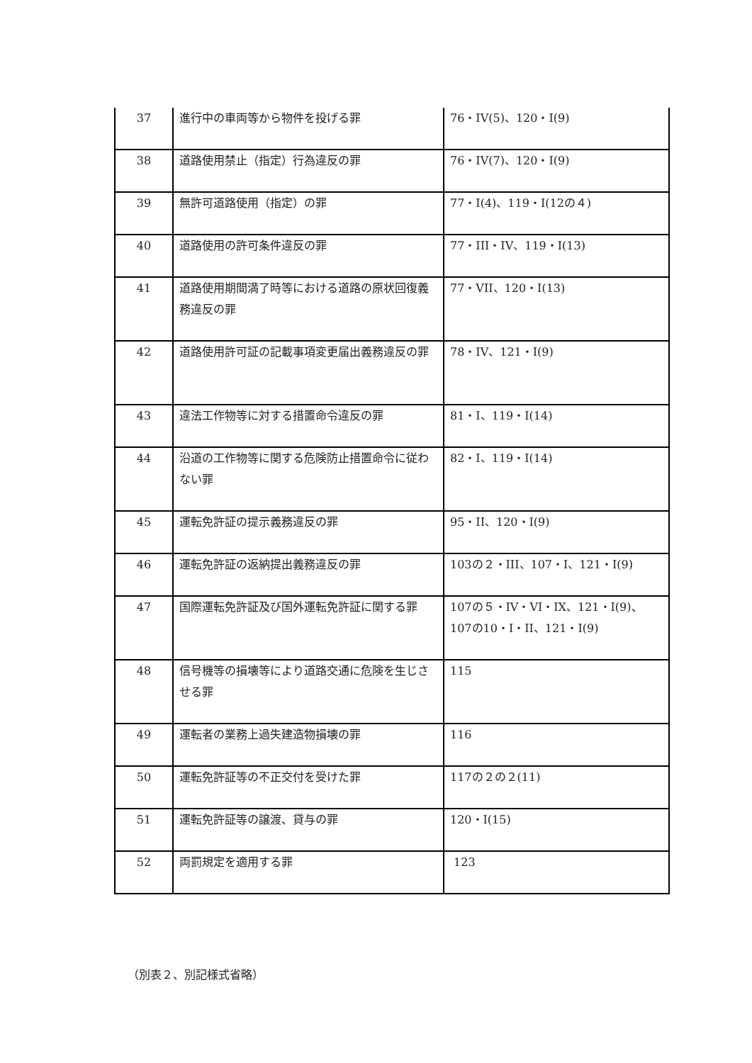| 37 | 進行中の車両等から物件を投げる罪 | 76・IV(5)、120・I(9) |
| 38 | 道路使用禁止（指定）行為違反の罪 | 76・IV(7)、120・I(9) |
| 39 | 無許可道路使用（指定）の罪 | 77・I(4)、119・I(12の４) |
| 40 | 道路使用の許可条件違反の罪 | 77・III・IV、119・I(13) |
| 41 | 道路使用期間満了時等における道路の原状回復義務違反の罪 | 77・VII、120・I(13) |
| 42 | 道路使用許可証の記載事項変更届出義務違反の罪 | 78・IV、121・I(9) |
| 43 | 違法工作物等に対する措置命令違反の罪 | 81・I、119・I(14) |
| 44 | 沿道の工作物等に関する危険防止措置命令に従わない罪 | 82・I、119・I(14) |
| 45 | 運転免許証の提示義務違反の罪 | 95・II、120・I(9) |
| 46 | 運転免許証の返納提出義務違反の罪 | 103の２・III、107・I、121・I(9) |
| 47 | 国際運転免許証及び国外運転免許証に関する罪 | 107の５・IV・VI・IX、121・I(9)、107の10・I・II、121・I(9) |
| 48 | 信号機等の損壊等により道路交通に危険を生じさせる罪 | 115 |
| 49 | 運転者の業務上過失建造物損壊の罪 | 116 |
| 50 | 運転免許証等の不正交付を受けた罪 | 117の２の２(11) |
| 51 | 運転免許証等の譲渡、貸与の罪 | 120・I(15) |
| 52 | 両罰規定を適用する罪 | 123 |
（別表２、別記様式省略）